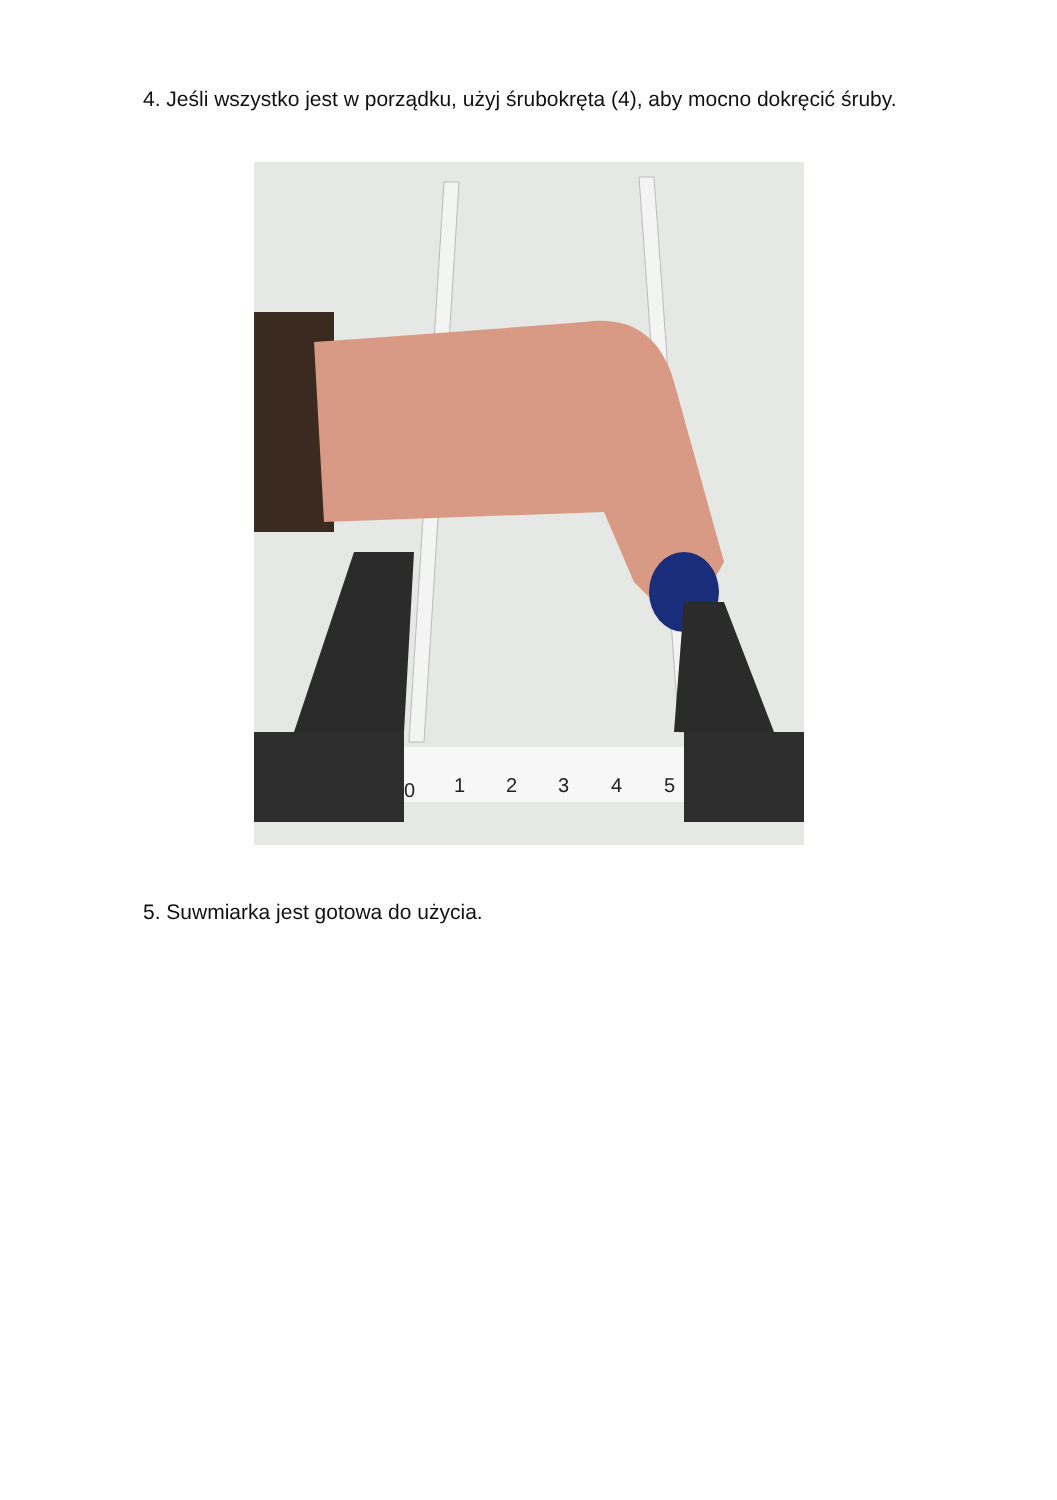4. Jeśli wszystko jest w porządku, użyj śrubokręta (4), aby mocno dokręcić śruby.
0
1
2
3
4
5
5. Suwmiarka jest gotowa do użycia.